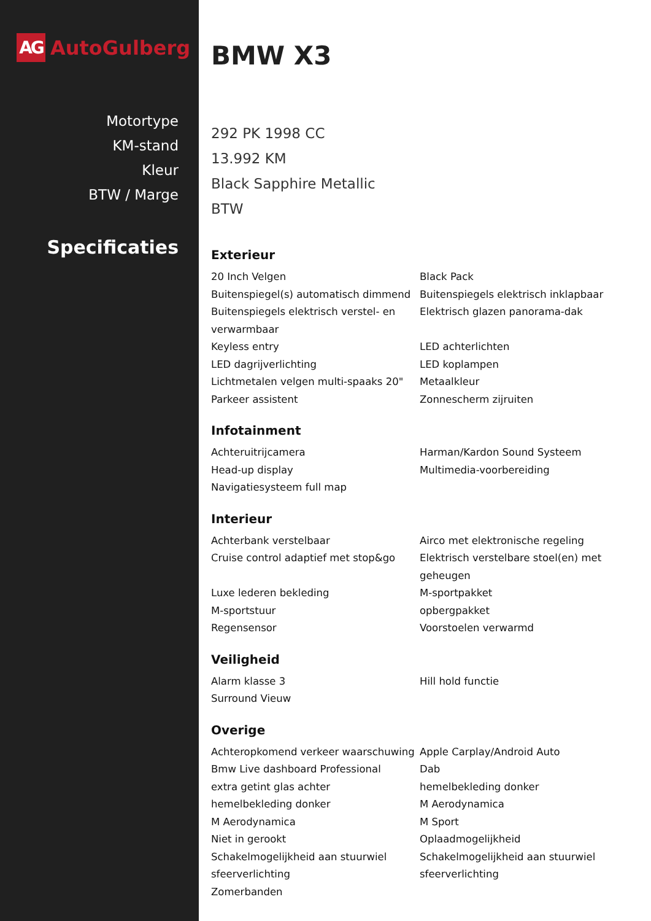AG
AutoGulberg
Motortype
KM-stand
Kleur
BTW / Marge
Specificaties
BMW X3
292 PK 1998 CC
13.992 KM
Black Sapphire Metallic
BTW
Exterieur
20 Inch Velgen
Buitenspiegel(s) automatisch dimmend
Buitenspiegels elektrisch verstel- en verwarmbaar
Keyless entry
LED dagrijverlichting
Lichtmetalen velgen multi-spaaks 20"
Parkeer assistent
Black Pack
Buitenspiegels elektrisch inklapbaar
Elektrisch glazen panorama-dak
LED achterlichten
LED koplampen
Metaalkleur
Zonnescherm zijruiten
Infotainment
Achteruitrijcamera
Head-up display
Navigatiesysteem full map
Harman/Kardon Sound Systeem
Multimedia-voorbereiding
Interieur
Achterbank verstelbaar
Cruise control adaptief met stop&go
Luxe lederen bekleding
M-sportstuur
Regensensor
Airco met elektronische regeling
Elektrisch verstelbare stoel(en) met geheugen
M-sportpakket
opbergpakket
Voorstoelen verwarmd
Veiligheid
Alarm klasse 3
Surround Vieuw
Hill hold functie
Overige
Achteropkomend verkeer waarschuwing
Bmw Live dashboard Professional
extra getint glas achter
hemelbekleding donker
M Aerodynamica
Niet in gerookt
Schakelmogelijkheid aan stuurwiel
sfeerverlichting
Zomerbanden
Apple Carplay/Android Auto
Dab
hemelbekleding donker
M Aerodynamica
M Sport
Oplaadmogelijkheid
Schakelmogelijkheid aan stuurwiel
sfeerverlichting